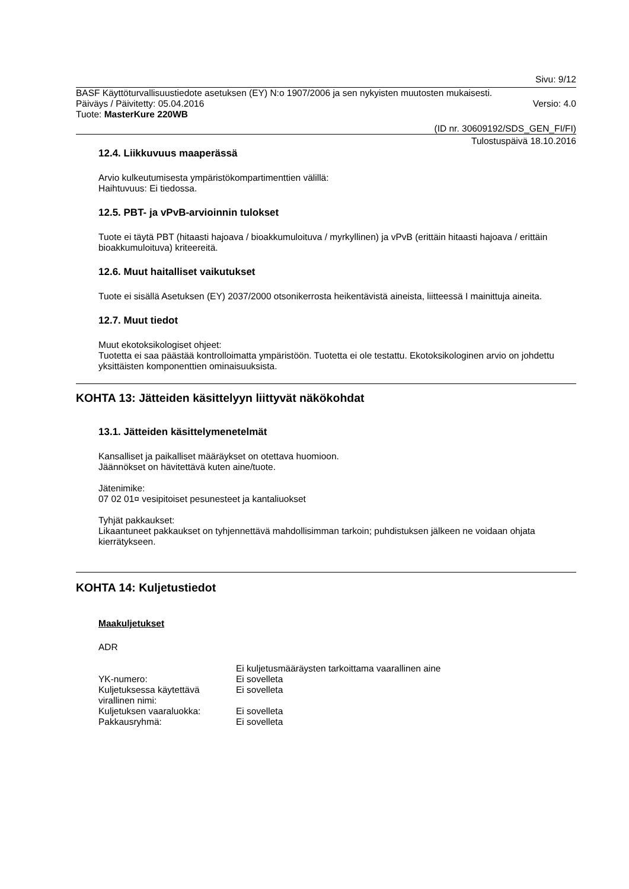Sivu: 9/12
BASF Käyttöturvallisuustiedote asetuksen (EY) N:o 1907/2006 ja sen nykyisten muutosten mukaisesti.
Päiväys / Päivitetty: 05.04.2016 Versio: 4.0
Tuote: MasterKure 220WB
(ID nr. 30609192/SDS_GEN_FI/FI)
Tulostuspäivä 18.10.2016
12.4. Liikkuvuus maaperässä
Arvio kulkeutumisesta ympäristökompartimenttien välillä:
Haihtuvuus: Ei tiedossa.
12.5. PBT- ja vPvB-arvioinnin tulokset
Tuote ei täytä PBT (hitaasti hajoava / bioakkumuloituva / myrkyllinen) ja vPvB (erittäin hitaasti hajoava / erittäin bioakkumuloituva) kriteereitä.
12.6. Muut haitalliset vaikutukset
Tuote ei sisällä Asetuksen (EY) 2037/2000 otsonikerrosta heikentävistä aineista, liitteessä I mainittuja aineita.
12.7. Muut tiedot
Muut ekotoksikologiset ohjeet:
Tuotetta ei saa päästää kontrolloimatta ympäristöön. Tuotetta ei ole testattu. Ekotoksikologinen arvio on johdettu yksittäisten komponenttien ominaisuuksista.
KOHTA 13: Jätteiden käsittelyyn liittyvät näkökohdat
13.1. Jätteiden käsittelymenetelmät
Kansalliset ja paikalliset määräykset on otettava huomioon.
Jäännökset on hävitettävä kuten aine/tuote.
Jätenimike:
07 02 01¤ vesipitoiset pesunesteet ja kantaliuokset
Tyhjät pakkaukset:
Likaantuneet pakkaukset on tyhjennettävä mahdollisimman tarkoin; puhdistuksen jälkeen ne voidaan ohjata kierrätykseen.
KOHTA 14: Kuljetustiedot
Maakuljetukset
ADR
| | Ei kuljetusmääräysten tarkoittama vaarallinen aine |
| YK-numero: | Ei sovelleta |
| Kuljetuksessa käytettävä virallinen nimi: | Ei sovelleta |
| Kuljetuksen vaaraluokka: | Ei sovelleta |
| Pakkausryhmä: | Ei sovelleta |